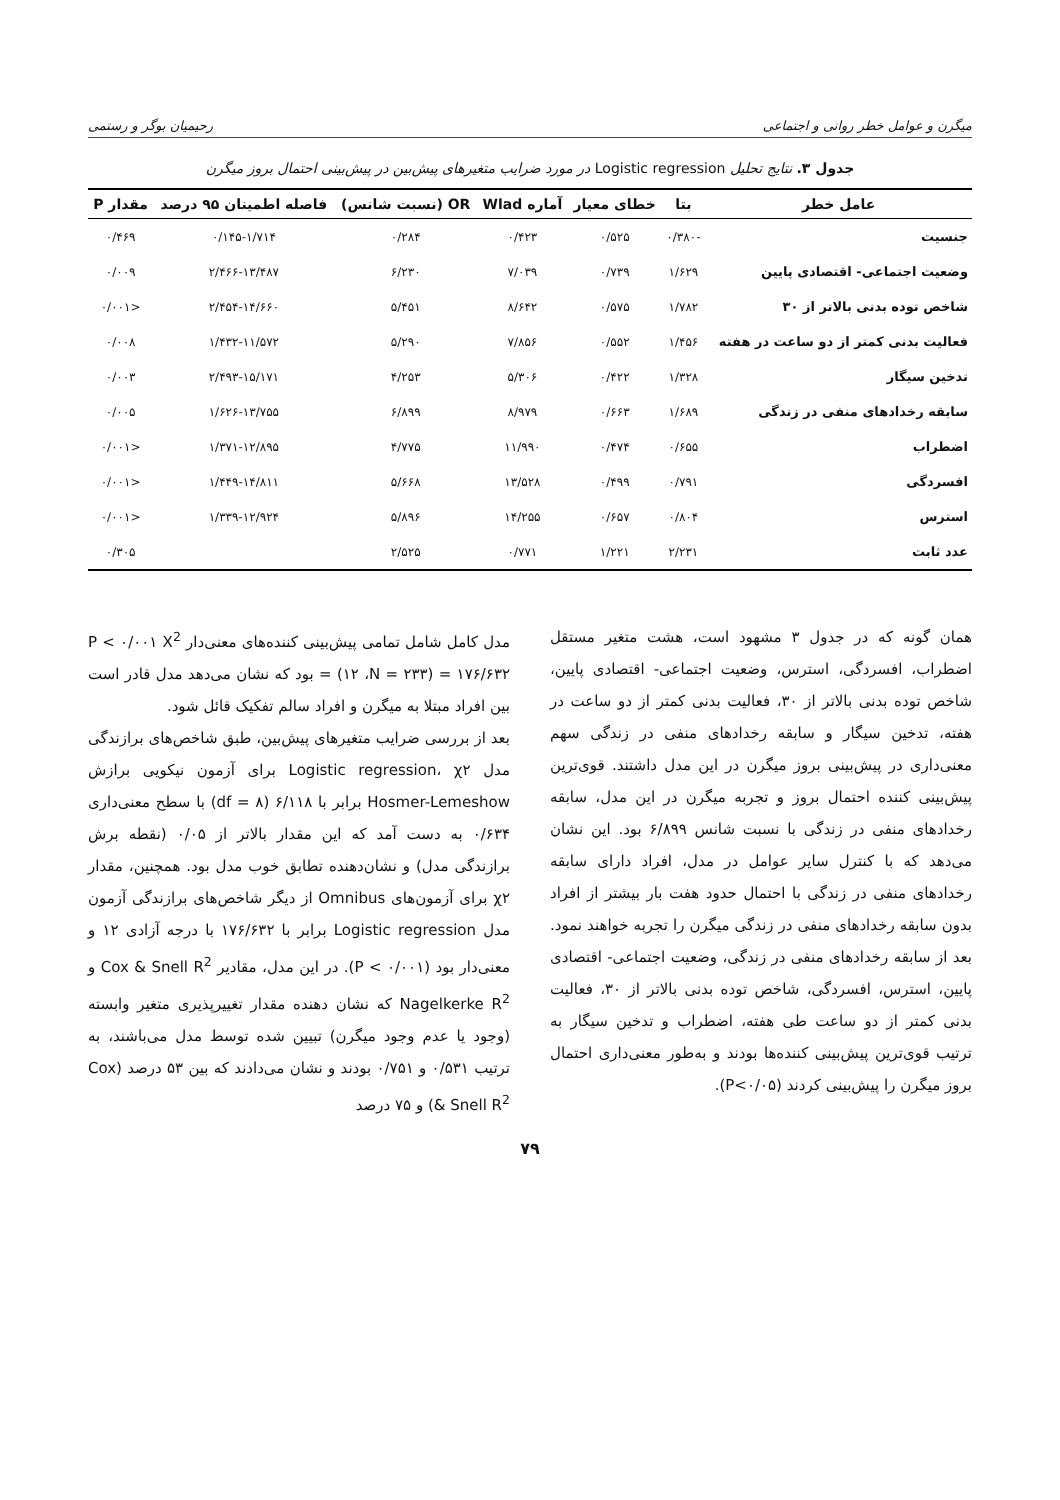میگرن و عوامل خطر روانی و اجتماعی رحیمیان بوگر و رستمی
جدول ۳. نتایج تحلیل Logistic regression در مورد ضرایب متغیرهای پیش‌بین در پیش‌بینی احتمال بروز میگرن
| عامل خطر | بتا | خطای معیار | آماره Wlad | OR (نسبت شانس) | فاصله اطمینان ۹۵ درصد | مقدار P |
| --- | --- | --- | --- | --- | --- | --- |
| جنسیت | -۰/۳۸۰ | ۰/۵۲۵ | ۰/۴۲۳ | ۰/۲۸۴ | ۰/۱۴۵-۱/۷۱۴ | ۰/۴۶۹ |
| وضعیت اجتماعی- اقتصادی پایین | ۱/۶۲۹ | ۰/۷۳۹ | ۷/۰۳۹ | ۶/۲۳۰ | ۲/۴۶۶-۱۳/۴۸۷ | ۰/۰۰۹ |
| شاخص توده بدنی بالاتر از ۳۰ | ۱/۷۸۲ | ۰/۵۷۵ | ۸/۶۴۲ | ۵/۴۵۱ | ۲/۴۵۴-۱۴/۶۶۰ | <۰/۰۰۱ |
| فعالیت بدنی کمتر از دو ساعت در هفته | ۱/۴۵۶ | ۰/۵۵۲ | ۷/۸۵۶ | ۵/۲۹۰ | ۱/۴۳۲-۱۱/۵۷۲ | ۰/۰۰۸ |
| تدخین سیگار | ۱/۳۲۸ | ۰/۴۲۲ | ۵/۳۰۶ | ۴/۲۵۳ | ۲/۴۹۳-۱۵/۱۷۱ | ۰/۰۰۳ |
| سابقه رخدادهای منفی در زندگی | ۱/۶۸۹ | ۰/۶۶۳ | ۸/۹۷۹ | ۶/۸۹۹ | ۱/۶۲۶-۱۳/۷۵۵ | ۰/۰۰۵ |
| اضطراب | ۰/۶۵۵ | ۰/۴۷۴ | ۱۱/۹۹۰ | ۴/۷۷۵ | ۱/۳۷۱-۱۲/۸۹۵ | <۰/۰۰۱ |
| افسردگی | ۰/۷۹۱ | ۰/۴۹۹ | ۱۳/۵۲۸ | ۵/۶۶۸ | ۱/۴۴۹-۱۴/۸۱۱ | <۰/۰۰۱ |
| استرس | ۰/۸۰۴ | ۰/۶۵۷ | ۱۴/۲۵۵ | ۵/۸۹۶ | ۱/۳۳۹-۱۲/۹۲۴ | <۰/۰۰۱ |
| عدد ثابت | ۲/۲۳۱ | ۱/۲۲۱ | ۰/۷۷۱ | ۲/۵۲۵ | | ۰/۳۰۵ |
همان گونه که در جدول ۳ مشهود است، هشت متغیر مستقل اضطراب، افسردگی، استرس، وضعیت اجتماعی- اقتصادی پایین، شاخص توده بدنی بالاتر از ۳۰، فعالیت بدنی کمتر از دو ساعت در هفته، تدخین سیگار و سابقه رخدادهای منفی در زندگی سهم معنی‌داری در پیش‌بینی بروز میگرن در این مدل داشتند. قوی‌ترین پیش‌بینی کننده احتمال بروز و تجربه میگرن در این مدل، سابقه رخدادهای منفی در زندگی با نسبت شانس ۶/۸۹۹ بود. این نشان می‌دهد که با کنترل سایر عوامل در مدل، افراد دارای سابقه رخدادهای منفی در زندگی با احتمال حدود هفت بار بیشتر از افراد بدون سابقه رخدادهای منفی در زندگی میگرن را تجربه خواهند نمود. بعد از سابقه رخدادهای منفی در زندگی، وضعیت اجتماعی- اقتصادی پایین، استرس، افسردگی، شاخص توده بدنی بالاتر از ۳۰، فعالیت بدنی کمتر از دو ساعت طی هفته، اضطراب و تدخین سیگار به ترتیب قوی‌ترین پیش‌بینی کننده‌ها بودند و به‌طور معنی‌داری احتمال بروز میگرن را پیش‌بینی کردند (P<۰/۰۵).
مدل کامل شامل تمامی پیش‌بینی کننده‌های معنی‌دار P < ۰/۰۰۱ X<sup>2</sup> = (۱۲ ،N = ۲۳۳) = ۱۷۶/۶۳۲ بود که نشان می‌دهد مدل قادر است بین افراد مبتلا به میگرن و افراد سالم تفکیک قائل شود.
بعد از بررسی ضرایب متغیرهای پیش‌بین، طبق شاخص‌های برازندگی مدل Logistic regression، χ۲ برای آزمون نیکویی برازش Hosmer-Lemeshow برابر با ۶/۱۱۸ (df = ۸) با سطح معنی‌داری ۰/۶۳۴ به دست آمد که این مقدار بالاتر از ۰/۰۵ (نقطه برش برازندگی مدل) و نشان‌دهنده تطابق خوب مدل بود. همچنین، مقدار χ۲ برای آزمون‌های Omnibus از دیگر شاخص‌های برازندگی آزمون مدل Logistic regression برابر با ۱۷۶/۶۳۲ با درجه آزادی ۱۲ و معنی‌دار بود (P < ۰/۰۰۱). در این مدل، مقادیر Cox & Snell R<sup>2</sup> و Nagelkerke R<sup>2</sup> که نشان دهنده مقدار تغییرپذیری متغیر وابسته (وجود یا عدم وجود میگرن) تبیین شده توسط مدل می‌باشند، به ترتیب ۰/۵۳۱ و ۰/۷۵۱ بودند و نشان می‌دادند که بین ۵۳ درصد (Cox & Snell R<sup>2</sup>) و ۷۵ درصد
۷۹